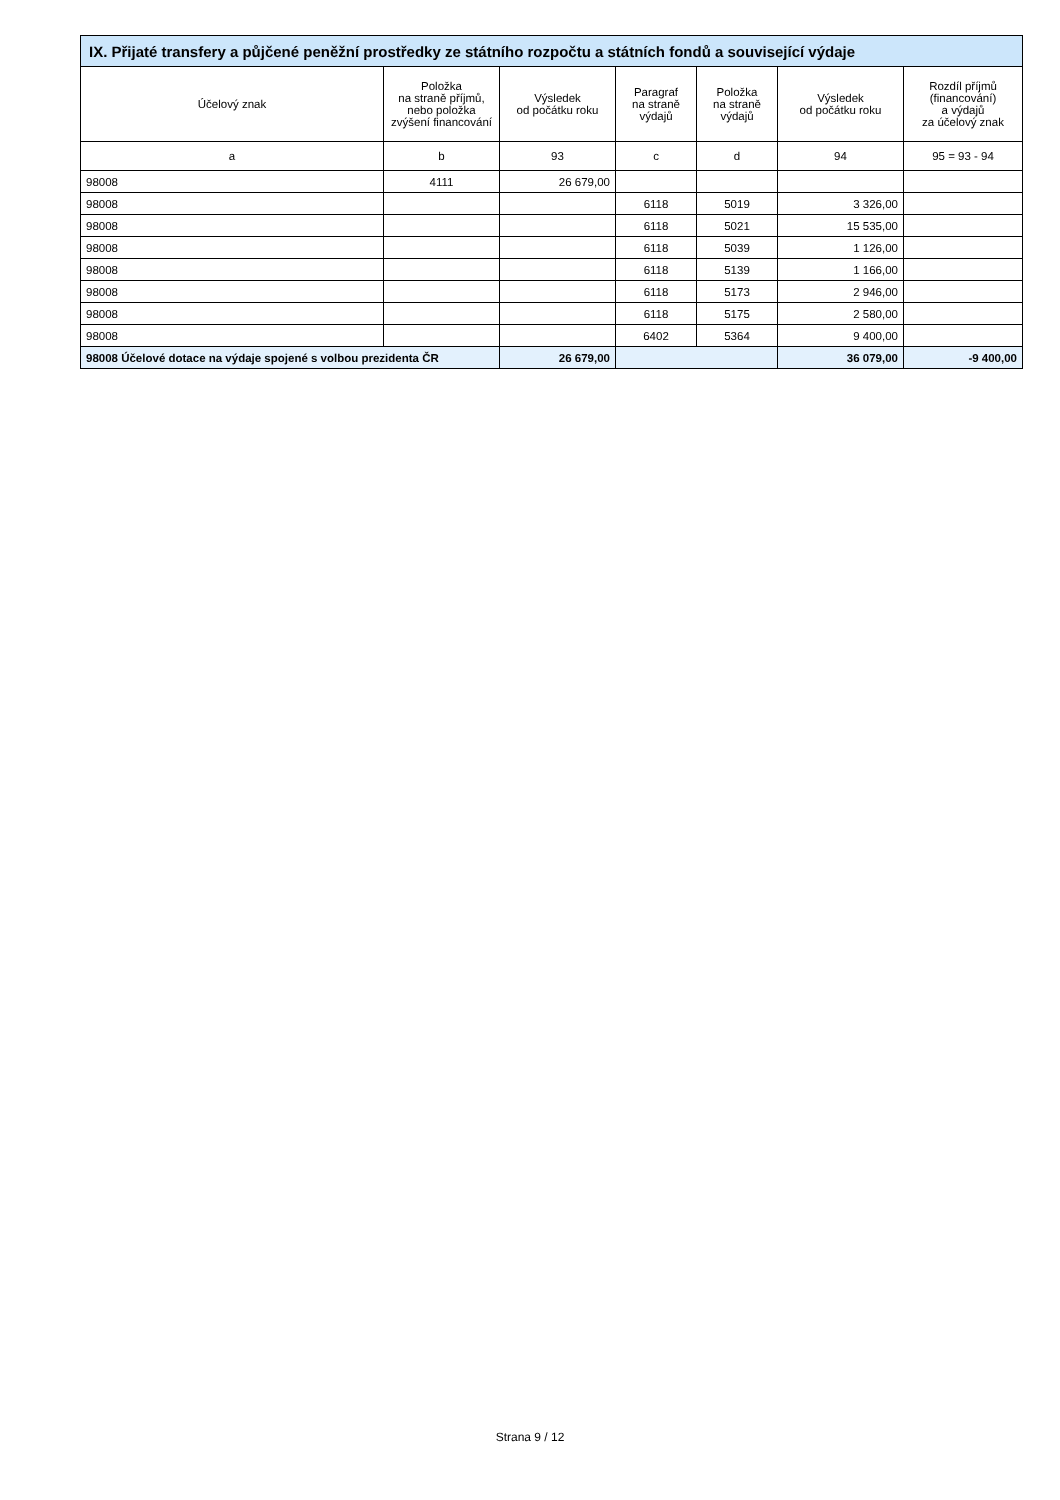| IX. Přijaté transfery a půjčené peněžní prostředky ze státního rozpočtu a státních fondů a související výdaje | | | | | | |
| --- | --- | --- | --- | --- | --- | --- |
| Účelový znak | Položka na straně příjmů, nebo položka zvýšení financování | Výsledek od počátku roku | Paragraf na straně výdajů | Položka na straně výdajů | Výsledek od počátku roku | Rozdíl příjmů (financování) a výdajů za účelový znak |
| a | b | 93 | c | d | 94 | 95 = 93 - 94 |
| 98008 | 4111 | 26 679,00 | | | | |
| 98008 | | | 6118 | 5019 | 3 326,00 | |
| 98008 | | | 6118 | 5021 | 15 535,00 | |
| 98008 | | | 6118 | 5039 | 1 126,00 | |
| 98008 | | | 6118 | 5139 | 1 166,00 | |
| 98008 | | | 6118 | 5173 | 2 946,00 | |
| 98008 | | | 6118 | 5175 | 2 580,00 | |
| 98008 | | | 6402 | 5364 | 9 400,00 | |
| 98008 Účelové dotace na výdaje spojené s volbou prezidenta ČR | | 26 679,00 | | | 36 079,00 | -9 400,00 |
Strana 9 / 12